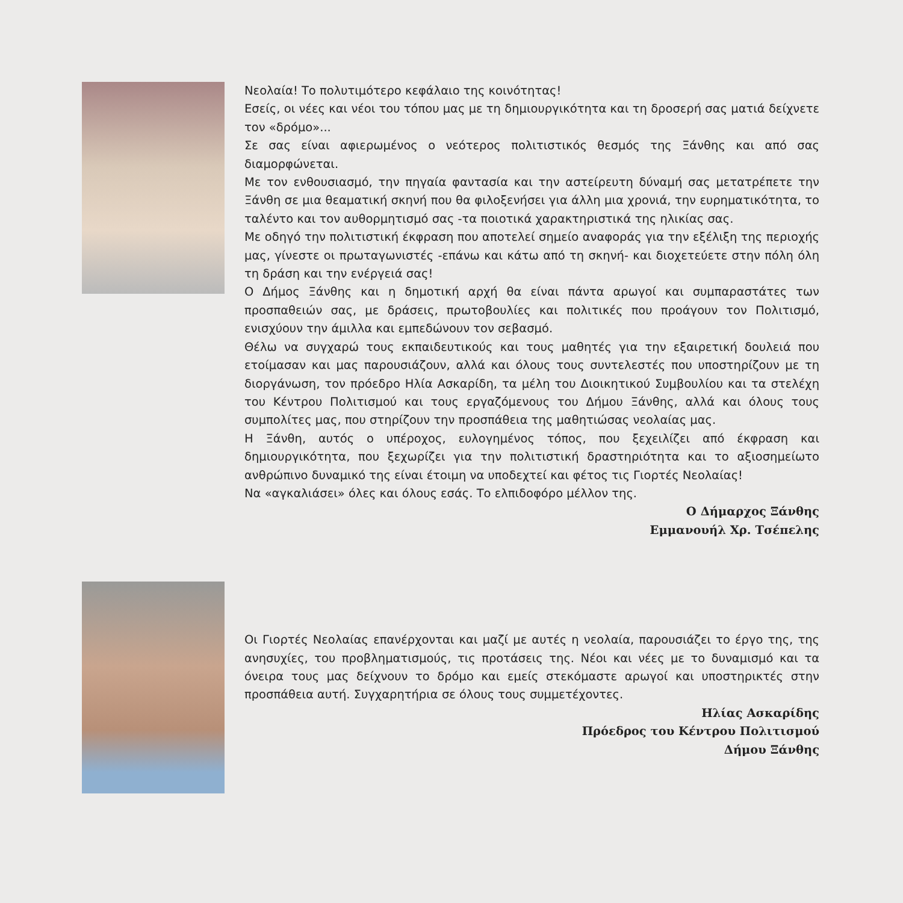Νεολαία! Το πολυτιμότερο κεφάλαιο της κοινότητας!
Εσείς, οι νέες και νέοι του τόπου μας με τη δημιουργικότητα και τη δροσερή σας ματιά δείχνετε τον «δρόμο»...
Σε σας είναι αφιερωμένος ο νεότερος πολιτιστικός θεσμός της Ξάνθης και από σας διαμορφώνεται.
Με τον ενθουσιασμό, την πηγαία φαντασία και την αστείρευτη δύναμή σας μετατρέπετε την Ξάνθη σε μια θεαματική σκηνή που θα φιλοξενήσει για άλλη μια χρονιά, την ευρηματικότητα, το ταλέντο και τον αυθορμητισμό σας -τα ποιοτικά χαρακτηριστικά της ηλικίας σας.
Με οδηγό την πολιτιστική έκφραση που αποτελεί σημείο αναφοράς για την εξέλιξη της περιοχής μας, γίνεστε οι πρωταγωνιστές -επάνω και κάτω από τη σκηνή- και διοχετεύετε στην πόλη όλη τη δράση και την ενέργειά σας!
Ο Δήμος Ξάνθης και η δημοτική αρχή θα είναι πάντα αρωγοί και συμπαραστάτες των προσπαθειών σας, με δράσεις, πρωτοβουλίες και πολιτικές που προάγουν τον Πολιτισμό, ενισχύουν την άμιλλα και εμπεδώνουν τον σεβασμό.
Θέλω να συγχαρώ τους εκπαιδευτικούς και τους μαθητές για την εξαιρετική δουλειά που ετοίμασαν και μας παρουσιάζουν, αλλά και όλους τους συντελεστές που υποστηρίζουν με τη διοργάνωση, τον πρόεδρο Ηλία Ασκαρίδη, τα μέλη του Διοικητικού Συμβουλίου και τα στελέχη του Κέντρου Πολιτισμού και τους εργαζόμενους του Δήμου Ξάνθης, αλλά και όλους τους συμπολίτες μας, που στηρίζουν την προσπάθεια της μαθητιώσας νεολαίας μας.
Η Ξάνθη, αυτός ο υπέροχος, ευλογημένος τόπος, που ξεχειλίζει από έκφραση και δημιουργικότητα, που ξεχωρίζει για την πολιτιστική δραστηριότητα και το αξιοσημείωτο ανθρώπινο δυναμικό της είναι έτοιμη να υποδεχτεί και φέτος τις Γιορτές Νεολαίας!
Να «αγκαλιάσει» όλες και όλους εσάς. Το ελπιδοφόρο μέλλον της.
Ο Δήμαρχος Ξάνθης
Εμμανουήλ Χρ. Τσέπελης
Οι Γιορτές Νεολαίας επανέρχονται και μαζί με αυτές η νεολαία, παρουσιάζει το έργο της, της ανησυχίες, του προβληματισμούς, τις προτάσεις της. Νέοι και νέες με το δυναμισμό και τα όνειρα τους μας δείχνουν το δρόμο και εμείς στεκόμαστε αρωγοί και υποστηρικτές στην προσπάθεια αυτή. Συγχαρητήρια σε όλους τους συμμετέχοντες.
Ηλίας Ασκαρίδης
Πρόεδρος του Κέντρου Πολιτισμού
Δήμου Ξάνθης